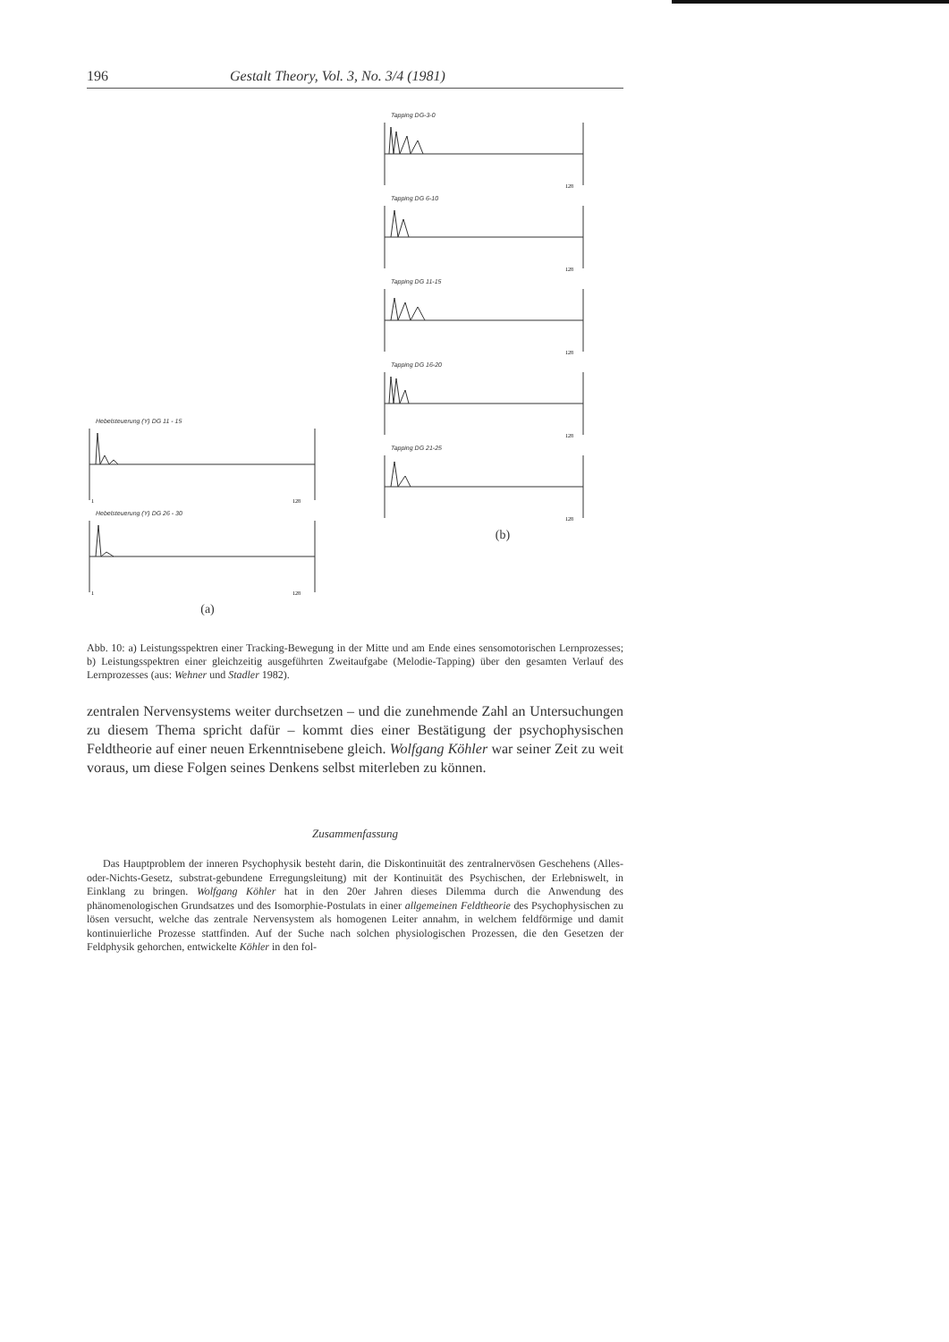196 Gestalt Theory, Vol. 3, No. 3/4 (1981)
Hebelsteuerung (Y) DG 11 - 15
1
128
Hebelsteuerung (Y) DG 26 - 30
1
128
(a)
Tapping DG-3-0
128
Tapping DG 6-10
128
Tapping DG 11-15
128
Tapping DG 16-20
128
Tapping DG 21-25
128
(b)
Abb. 10: a) Leistungsspektren einer Tracking-Bewegung in der Mitte und am Ende eines senso­motorischen Lernprozesses; b) Leistungsspektren einer gleichzeitig ausgeführten Zweitaufgabe (Melodie-Tapping) über den gesamten Verlauf des Lernprozesses (aus: Wehner und Stadler 1982).
zentralen Nervensystems weiter durchsetzen – und die zunehmende Zahl an Unter­suchungen zu diesem Thema spricht dafür – kommt dies einer Bestätigung der psychophysischen Feldtheorie auf einer neuen Erkenntnisebene gleich. Wolfgang Köhler war seiner Zeit zu weit voraus, um diese Folgen seines Denkens selbst mit­erleben zu können.
Zusammenfassung
Das Hauptproblem der inneren Psychophysik besteht darin, die Diskontinuität des zentral­nervösen Geschehens (Alles-oder-Nichts-Gesetz, substrat-gebundene Erregungsleitung) mit der Kontinuität des Psychischen, der Erlebniswelt, in Einklang zu bringen. Wolfgang Köhler hat in den 20er Jahren dieses Dilemma durch die Anwendung des phänomenologischen Grundsatzes und des Isomorphie-Postulats in einer allgemeinen Feldtheorie des Psychophysischen zu lösen versucht, welche das zentrale Nervensystem als homogenen Leiter annahm, in welchem feld­förmige und damit kontinuierliche Prozesse stattfinden. Auf der Suche nach solchen physiolo­gischen Prozessen, die den Gesetzen der Feldphysik gehorchen, entwickelte Köhler in den fol-